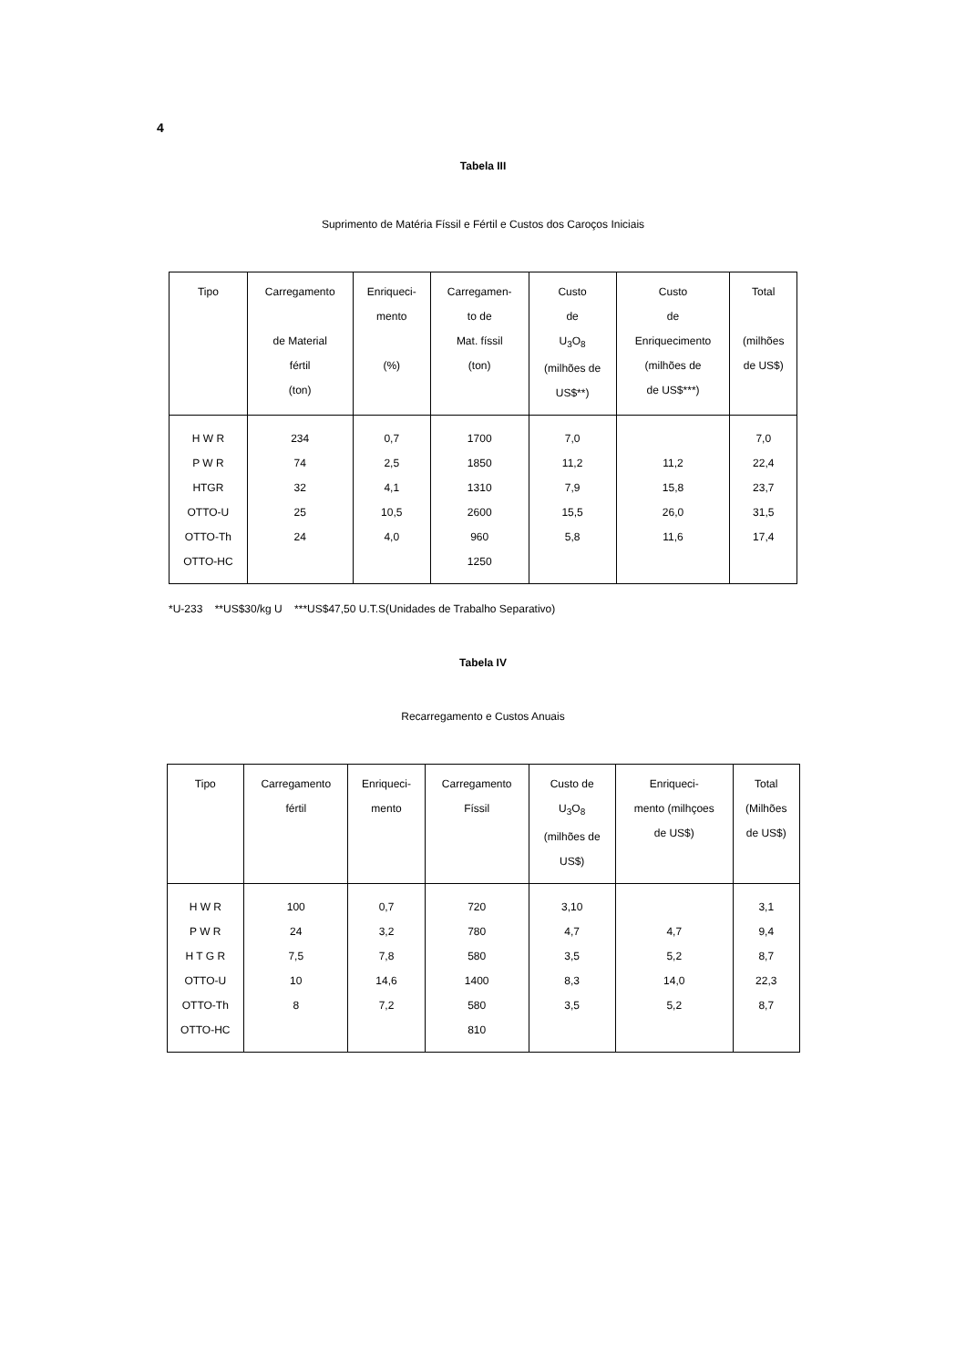4
Tabela III
Suprimento de Matéria Físsil e Fértil e Custos dos Caroços Iniciais
| Tipo | Carregamento de Material fértil (ton) | Enriqueci- mento (%) | Carregamen- to de Mat. físsil (ton) | Custo de U<sub>3</sub>O<sub>8</sub> (milhões de US$**) | Custo de Enriquecimento (milhões de de US$***) | Total (milhões de US$) |
| --- | --- | --- | --- | --- | --- | --- |
| H W R | 234 | 0,7 | 1700 | 7,0 | | 7,0 |
| P W R | 74 | 2,5 | 1850 | 11,2 | 11,2 | 22,4 |
| HTGR | 32 | 4,1 | 1310 | 7,9 | 15,8 | 23,7 |
| OTTO-U | 25 | 10,5 | 2600 | 15,5 | 26,0 | 31,5 |
| OTTO-Th | 24 | 4,0 | 960 | 5,8 | 11,6 | 17,4 |
| OTTO-HC | | | 1250 | | | |
*U-233 **US$30/kg U ***US$47,50 U.T.S(Unidades de Trabalho Separativo)
Tabela IV
Recarregamento e Custos Anuais
| Tipo | Carregamento fértil | Enriqueci- mento | Carregamento Físsil | Custo de U<sub>3</sub>O<sub>8</sub> (milhões de US$) | Enriqueci- mento (milhçoes de US$) | Total (Milhões de US$) |
| --- | --- | --- | --- | --- | --- | --- |
| H W R | 100 | 0,7 | 720 | 3,10 | | 3,1 |
| P W R | 24 | 3,2 | 780 | 4,7 | 4,7 | 9,4 |
| H T G R | 7,5 | 7,8 | 580 | 3,5 | 5,2 | 8,7 |
| OTTO-U | 10 | 14,6 | 1400 | 8,3 | 14,0 | 22,3 |
| OTTO-Th | 8 | 7,2 | 580 | 3,5 | 5,2 | 8,7 |
| OTTO-HC | | | 810 | | | |